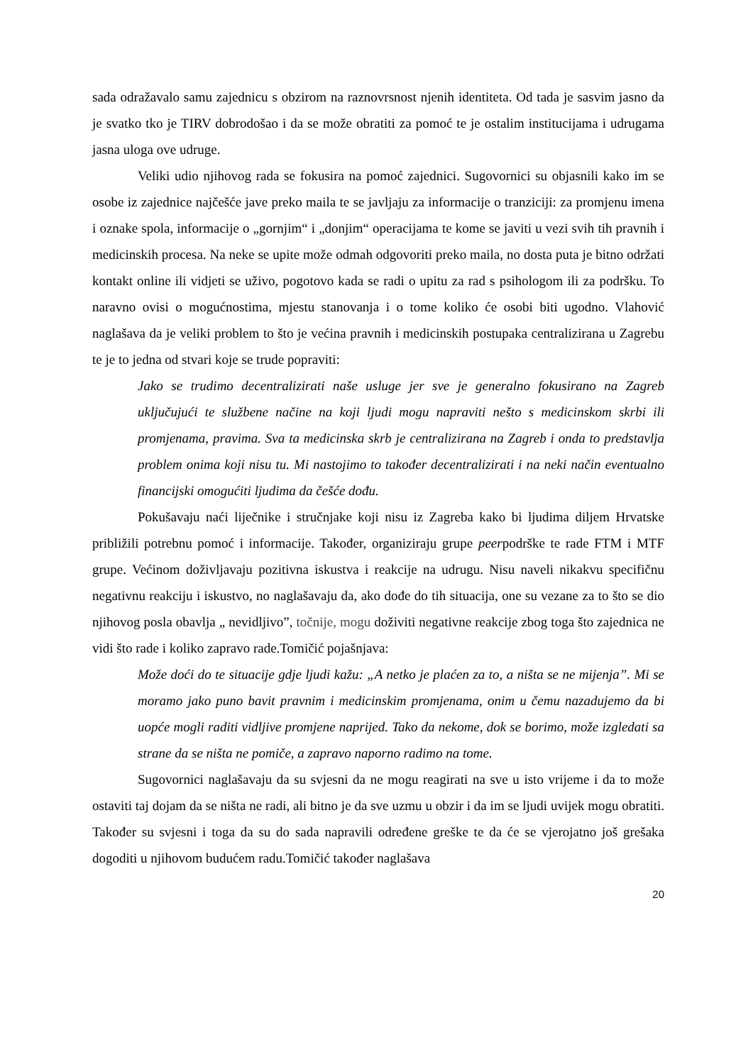sada odražavalo samu zajednicu s obzirom na raznovrsnost njenih identiteta. Od tada je sasvim jasno da je svatko tko je TIRV dobrodošao i da se može obratiti za pomoć te je ostalim institucijama i udrugama jasna uloga ove udruge.
Veliki udio njihovog rada se fokusira na pomoć zajednici. Sugovornici su objasnili kako im se osobe iz zajednice najčešće jave preko maila te se javljaju za informacije o tranziciji: za promjenu imena i oznake spola, informacije o „gornjim“ i „donjim“ operacijama te kome se javiti u vezi svih tih pravnih i medicinskih procesa. Na neke se upite može odmah odgovoriti preko maila, no dosta puta je bitno održati kontakt online ili vidjeti se uživo, pogotovo kada se radi o upitu za rad s psihologom ili za podršku. To naravno ovisi o mogućnostima, mjestu stanovanja i o tome koliko će osobi biti ugodno. Vlahović naglašava da je veliki problem to što je većina pravnih i medicinskih postupaka centralizirana u Zagrebu te je to jedna od stvari koje se trude popraviti:
Jako se trudimo decentralizirati naše usluge jer sve je generalno fokusirano na Zagreb uključujući te službene načine na koji ljudi mogu napraviti nešto s medicinskom skrbi ili promjenama, pravima. Sva ta medicinska skrb je centralizirana na Zagreb i onda to predstavlja problem onima koji nisu tu. Mi nastojimo to također decentralizirati i na neki način eventualno financijski omogućiti ljudima da češće dođu.
Pokušavaju naći liječnike i stručnjake koji nisu iz Zagreba kako bi ljudima diljem Hrvatske približili potrebnu pomoć i informacije. Također, organiziraju grupe peerpodrške te rade FTM i MTF grupe. Većinom doživljavaju pozitivna iskustva i reakcije na udrugu. Nisu naveli nikakvu specifičnu negativnu reakciju i iskustvo, no naglašavaju da, ako dođe do tih situacija, one su vezane za to što se dio njihovog posla obavlja „ nevidljivo”, točnije, mogu doživiti negativne reakcije zbog toga što zajednica ne vidi što rade i koliko zapravo rade.Tomičić pojašnjava:
Može doći do te situacije gdje ljudi kažu: „A netko je plaćen za to, a ništa se ne mijenja”. Mi se moramo jako puno bavit pravnim i medicinskim promjenama, onim u čemu nazadujemo da bi uopće mogli raditi vidljive promjene naprijed. Tako da nekome, dok se borimo, može izgledati sa strane da se ništa ne pomiče, a zapravo naporno radimo na tome.
Sugovornici naglašavaju da su svjesni da ne mogu reagirati na sve u isto vrijeme i da to može ostaviti taj dojam da se ništa ne radi, ali bitno je da sve uzmu u obzir i da im se ljudi uvijek mogu obratiti. Također su svjesni i toga da su do sada napravili određene greške te da će se vjerojatno još grešaka dogoditi u njihovom budućem radu.Tomičić također naglašava
20